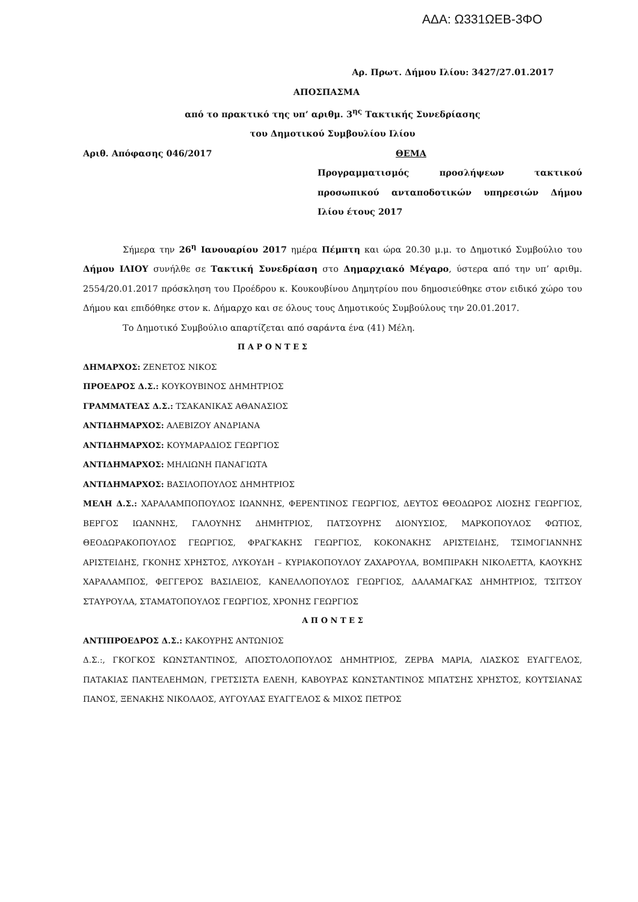ΑΔΑ: Ω331ΩΕΒ-3ΦΟ
Αρ. Πρωτ. Δήμου Ιλίου: 3427/27.01.2017
ΑΠΟΣΠΑΣΜΑ
από το πρακτικό της υπ’ αριθμ. 3<sup>ης</sup> Τακτικής Συνεδρίασης
του Δημοτικού Συμβουλίου Ιλίου
Αριθ. Απόφασης 046/2017 ΘΕΜΑ
Προγραμματισμός προσλήψεων τακτικού προσωπικού ανταποδοτικών υπηρεσιών Δήμου Ιλίου έτους 2017
Σήμερα την 26<sup>η</sup> Ιανουαρίου 2017 ημέρα Πέμπτη και ώρα 20.30 μ.μ. το Δημοτικό Συμβούλιο του Δήμου ΙΛΙΟΥ συνήλθε σε Τακτική Συνεδρίαση στο Δημαρχιακό Μέγαρο, ύστερα από την υπ’ αριθμ. 2554/20.01.2017 πρόσκληση του Προέδρου κ. Κουκουβίνου Δημητρίου που δημοσιεύθηκε στον ειδικό χώρο του Δήμου και επιδόθηκε στον κ. Δήμαρχο και σε όλους τους Δημοτικούς Συμβούλους την 20.01.2017.
Το Δημοτικό Συμβούλιο απαρτίζεται από σαράντα ένα (41) Μέλη.
Π Α Ρ Ο Ν Τ Ε Σ
ΔΗΜΑΡΧΟΣ: ΖΕΝΕΤΟΣ ΝΙΚΟΣ
ΠΡΟΕΔΡΟΣ Δ.Σ.: ΚΟΥΚΟΥΒΙΝΟΣ ΔΗΜΗΤΡΙΟΣ
ΓΡΑΜΜΑΤΕΑΣ Δ.Σ.: ΤΣΑΚΑΝΙΚΑΣ ΑΘΑΝΑΣΙΟΣ
ΑΝΤΙΔΗΜΑΡΧΟΣ: ΑΛΕΒΙΖΟΥ ΑΝΔΡΙΑΝΑ
ΑΝΤΙΔΗΜΑΡΧΟΣ: ΚΟΥΜΑΡΑΔΙΟΣ ΓΕΩΡΓΙΟΣ
ΑΝΤΙΔΗΜΑΡΧΟΣ: ΜΗΛΙΩΝΗ ΠΑΝΑΓΙΩΤΑ
ΑΝΤΙΔΗΜΑΡΧΟΣ: ΒΑΣΙΛΟΠΟΥΛΟΣ ΔΗΜΗΤΡΙΟΣ
ΜΕΛΗ Δ.Σ.: ΧΑΡΑΛΑΜΠΟΠΟΥΛΟΣ ΙΩΑΝΝΗΣ, ΦΕΡΕΝΤΙΝΟΣ ΓΕΩΡΓΙΟΣ, ΔΕΥΤΟΣ ΘΕΟΔΩΡΟΣ ΛΙΟΣΗΣ ΓΕΩΡΓΙΟΣ, ΒΕΡΓΟΣ ΙΩΑΝΝΗΣ, ΓΑΛΟΥΝΗΣ ΔΗΜΗΤΡΙΟΣ, ΠΑΤΣΟΥΡΗΣ ΔΙΟΝΥΣΙΟΣ, ΜΑΡΚΟΠΟΥΛΟΣ ΦΩΤΙΟΣ, ΘΕΟΔΩΡΑΚΟΠΟΥΛΟΣ ΓΕΩΡΓΙΟΣ, ΦΡΑΓΚΑΚΗΣ ΓΕΩΡΓΙΟΣ, ΚΟΚΟΝΑΚΗΣ ΑΡΙΣΤΕΙΔΗΣ, ΤΣΙΜΟΓΙΑΝΝΗΣ ΑΡΙΣΤΕΙΔΗΣ, ΓΚΟΝΗΣ ΧΡΗΣΤΟΣ, ΛΥΚΟΥΔΗ – ΚΥΡΙΑΚΟΠΟΥΛΟΥ ΖΑΧΑΡΟΥΛΑ, ΒΟΜΠΙΡΑΚΗ ΝΙΚΟΛΕΤΤΑ, ΚΑΟΥΚΗΣ ΧΑΡΑΛΑΜΠΟΣ, ΦΕΓΓΕΡΟΣ ΒΑΣΙΛΕΙΟΣ, ΚΑΝΕΛΛΟΠΟΥΛΟΣ ΓΕΩΡΓΙΟΣ, ΔΑΛΑΜΑΓΚΑΣ ΔΗΜΗΤΡΙΟΣ, ΤΣΙΤΣΟΥ ΣΤΑΥΡΟΥΛΑ, ΣΤΑΜΑΤΟΠΟΥΛΟΣ ΓΕΩΡΓΙΟΣ, ΧΡΟΝΗΣ ΓΕΩΡΓΙΟΣ
Α Π Ο Ν Τ Ε Σ
ΑΝΤΙΠΡΟΕΔΡΟΣ Δ.Σ.: ΚΑΚΟΥΡΗΣ ΑΝΤΩΝΙΟΣ
Δ.Σ.:, ΓΚΟΓΚΟΣ ΚΩΝΣΤΑΝΤΙΝΟΣ, ΑΠΟΣΤΟΛΟΠΟΥΛΟΣ ΔΗΜΗΤΡΙΟΣ, ΖΕΡΒΑ ΜΑΡΙΑ, ΛΙΑΣΚΟΣ ΕΥΑΓΓΕΛΟΣ, ΠΑΤΑΚΙΑΣ ΠΑΝΤΕΛΕΗΜΩΝ, ΓΡΕΤΣΙΣΤΑ ΕΛΕΝΗ, ΚΑΒΟΥΡΑΣ ΚΩΝΣΤΑΝΤΙΝΟΣ ΜΠΑΤΣΗΣ ΧΡΗΣΤΟΣ, ΚΟΥΤΣΙΑΝΑΣ ΠΑΝΟΣ, ΞΕΝΑΚΗΣ ΝΙΚΟΛΑΟΣ, ΑΥΓΟΥΛΑΣ ΕΥΑΓΓΕΛΟΣ & ΜΙΧΟΣ ΠΕΤΡΟΣ